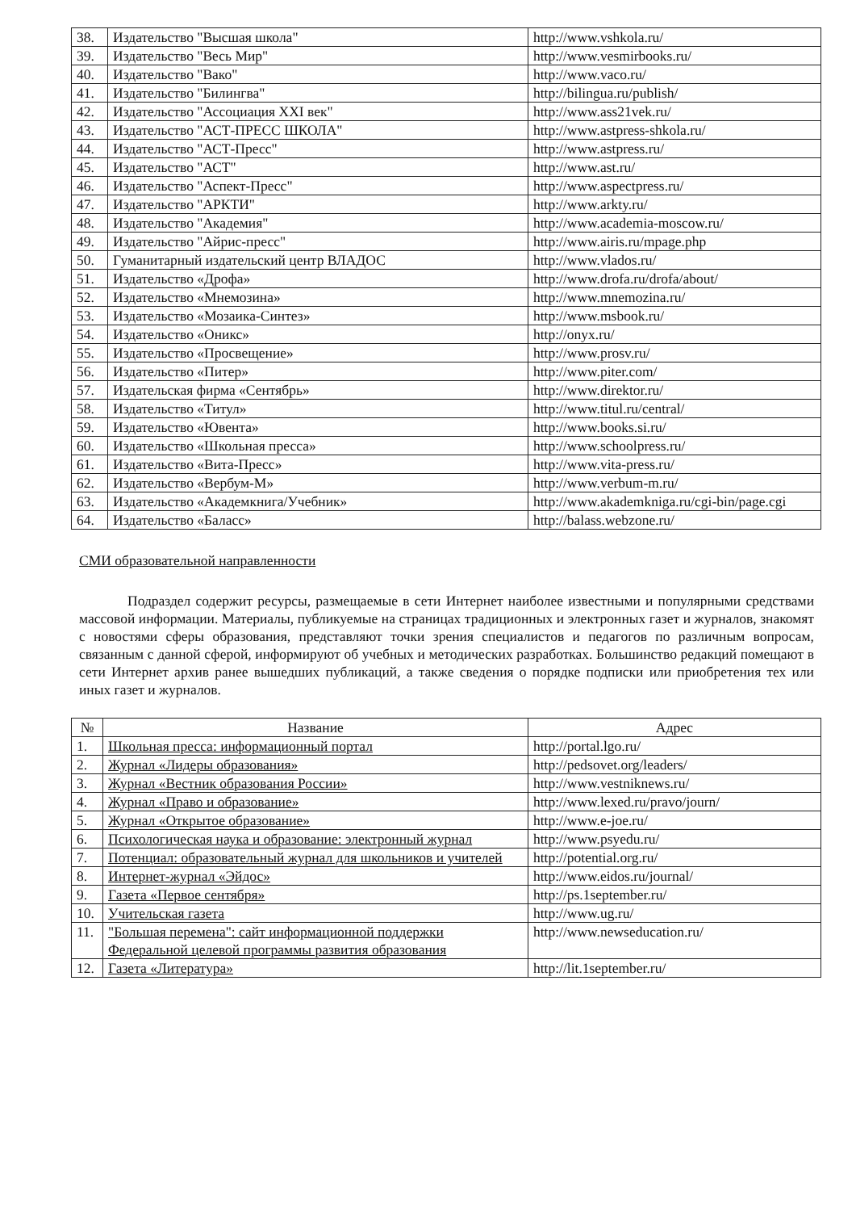| 38. | Издательство "Высшая школа" | http://www.vshkola.ru/ |
| 39. | Издательство "Весь Мир" | http://www.vesmirbooks.ru/ |
| 40. | Издательство "Вако" | http://www.vaco.ru/ |
| 41. | Издательство "Билингва" | http://bilingua.ru/publish/ |
| 42. | Издательство "Ассоциация XXI век" | http://www.ass21vek.ru/ |
| 43. | Издательство "АСТ-ПРЕСС ШКОЛА" | http://www.astpress-shkola.ru/ |
| 44. | Издательство "АСТ-Пресс" | http://www.astpress.ru/ |
| 45. | Издательство "АСТ" | http://www.ast.ru/ |
| 46. | Издательство "Аспект-Пресс" | http://www.aspectpress.ru/ |
| 47. | Издательство "АРКТИ" | http://www.arkty.ru/ |
| 48. | Издательство "Академия" | http://www.academia-moscow.ru/ |
| 49. | Издательство "Айрис-пресс" | http://www.airis.ru/mpage.php |
| 50. | Гуманитарный издательский центр ВЛАДОС | http://www.vlados.ru/ |
| 51. | Издательство «Дрофа» | http://www.drofa.ru/drofa/about/ |
| 52. | Издательство «Мнемозина» | http://www.mnemozina.ru/ |
| 53. | Издательство «Мозаика-Синтез» | http://www.msbook.ru/ |
| 54. | Издательство «Оникс» | http://onyx.ru/ |
| 55. | Издательство «Просвещение» | http://www.prosv.ru/ |
| 56. | Издательство «Питер» | http://www.piter.com/ |
| 57. | Издательская фирма «Сентябрь» | http://www.direktor.ru/ |
| 58. | Издательство «Титул» | http://www.titul.ru/central/ |
| 59. | Издательство «Ювента» | http://www.books.si.ru/ |
| 60. | Издательство «Школьная пресса» | http://www.schoolpress.ru/ |
| 61. | Издательство «Вита-Пресс» | http://www.vita-press.ru/ |
| 62. | Издательство «Вербум-М» | http://www.verbum-m.ru/ |
| 63. | Издательство «Академкнига/Учебник» | http://www.akademkniga.ru/cgi-bin/page.cgi |
| 64. | Издательство «Баласс» | http://balass.webzone.ru/ |
СМИ образовательной направленности
Подраздел содержит ресурсы, размещаемые в сети Интернет наиболее известными и популярными средствами массовой информации. Материалы, публикуемые на страницах традиционных и электронных газет и журналов, знакомят с новостями сферы образования, представляют точки зрения специалистов и педагогов по различным вопросам, связанным с данной сферой, информируют об учебных и методических разработках. Большинство редакций помещают в сети Интернет архив ранее вышедших публикаций, а также сведения о порядке подписки или приобретения тех или иных газет и журналов.
| № | Название | Адрес |
| --- | --- | --- |
| 1. | Школьная пресса: информационный портал | http://portal.lgo.ru/ |
| 2. | Журнал «Лидеры образования» | http://pedsovet.org/leaders/ |
| 3. | Журнал «Вестник образования России» | http://www.vestniknews.ru/ |
| 4. | Журнал «Право и образование» | http://www.lexed.ru/pravo/journ/ |
| 5. | Журнал «Открытое образование» | http://www.e-joe.ru/ |
| 6. | Психологическая наука и образование: электронный журнал | http://www.psyedu.ru/ |
| 7. | Потенциал: образовательный журнал для школьников и учителей | http://potential.org.ru/ |
| 8. | Интернет-журнал «Эйдос» | http://www.eidos.ru/journal/ |
| 9. | Газета «Первое сентября» | http://ps.1september.ru/ |
| 10. | Учительская газета | http://www.ug.ru/ |
| 11. | "Большая перемена": сайт информационной поддержки Федеральной целевой программы развития образования | http://www.newseducation.ru/ |
| 12. | Газета «Литература» | http://lit.1september.ru/ |